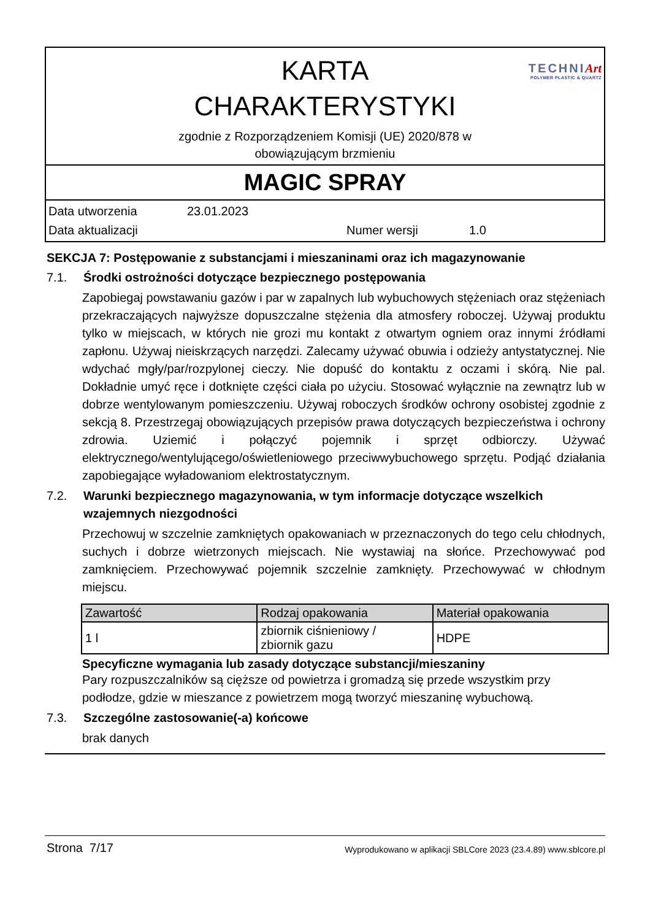TECHNIArt
POLYMER PLASTIC & QUARTZ
KARTA
CHARAKTERYSTYKI
zgodnie z Rozporządzeniem Komisji (UE) 2020/878 w
obowiązującym brzmieniu
MAGIC SPRAY
Data utworzenia 23.01.2023
Data aktualizacji Numer wersji 1.0
SEKCJA 7: Postępowanie z substancjami i mieszaninami oraz ich magazynowanie
7.1. Środki ostrożności dotyczące bezpiecznego postępowania
Zapobiegaj powstawaniu gazów i par w zapalnych lub wybuchowych stężeniach oraz stężeniach przekraczających najwyższe dopuszczalne stężenia dla atmosfery roboczej. Używaj produktu tylko w miejscach, w których nie grozi mu kontakt z otwartym ogniem oraz innymi źródłami zapłonu. Używaj nieiskrzących narzędzi. Zalecamy używać obuwia i odzieży antystatycznej. Nie wdychać mgły/par/rozpylonej cieczy. Nie dopuść do kontaktu z oczami i skórą. Nie pal. Dokładnie umyć ręce i dotknięte części ciała po użyciu. Stosować wyłącznie na zewnątrz lub w dobrze wentylowanym pomieszczeniu. Używaj roboczych środków ochrony osobistej zgodnie z sekcją 8. Przestrzegaj obowiązujących przepisów prawa dotyczących bezpieczeństwa i ochrony zdrowia. Uziemić i połączyć pojemnik i sprzęt odbiorczy. Używać elektrycznego/wentylującego/oświetleniowego przeciwwybuchowego sprzętu. Podjąć działania zapobiegające wyładowaniom elektrostatycznym.
7.2. Warunki bezpiecznego magazynowania, w tym informacje dotyczące wszelkich wzajemnych niezgodności
Przechowuj w szczelnie zamkniętych opakowaniach w przeznaczonych do tego celu chłodnych, suchych i dobrze wietrzonych miejscach. Nie wystawiaj na słońce. Przechowywać pod zamknięciem. Przechowywać pojemnik szczelnie zamknięty. Przechowywać w chłodnym miejscu.
| Zawartość | Rodzaj opakowania | Materiał opakowania |
| --- | --- | --- |
| 1 l | zbiornik ciśnieniowy / zbiornik gazu | HDPE |
Specyficzne wymagania lub zasady dotyczące substancji/mieszaniny
Pary rozpuszczalników są cięższe od powietrza i gromadzą się przede wszystkim przy podłodze, gdzie w mieszance z powietrzem mogą tworzyć mieszaninę wybuchową.
7.3. Szczególne zastosowanie(-a) końcowe
brak danych
Strona 7/17 Wyprodukowano w aplikacji SBLCore 2023 (23.4.89) www.sblcore.pl